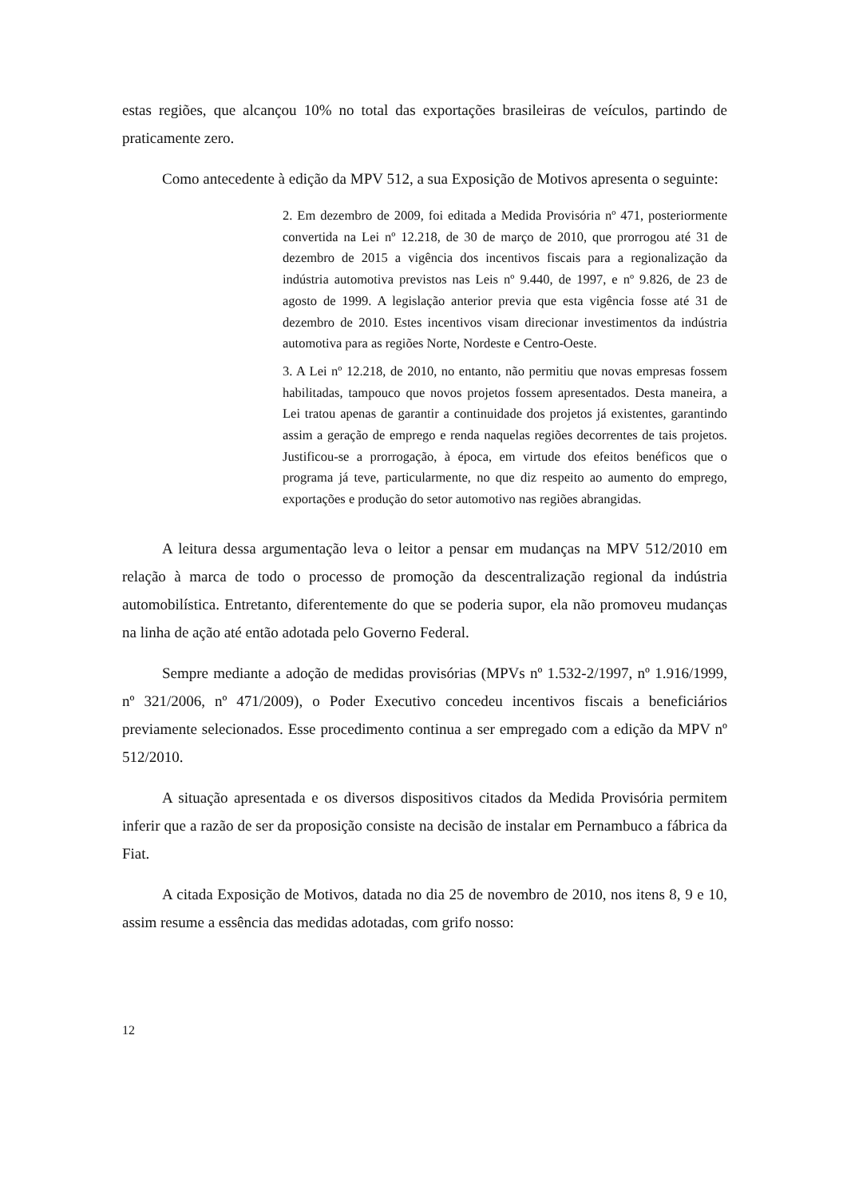estas regiões, que alcançou 10% no total das exportações brasileiras de veículos, partindo de praticamente zero.
Como antecedente à edição da MPV 512, a sua Exposição de Motivos apresenta o seguinte:
2. Em dezembro de 2009, foi editada a Medida Provisória nº 471, posteriormente convertida na Lei nº 12.218, de 30 de março de 2010, que prorrogou até 31 de dezembro de 2015 a vigência dos incentivos fiscais para a regionalização da indústria automotiva previstos nas Leis nº 9.440, de 1997, e nº 9.826, de 23 de agosto de 1999. A legislação anterior previa que esta vigência fosse até 31 de dezembro de 2010. Estes incentivos visam direcionar investimentos da indústria automotiva para as regiões Norte, Nordeste e Centro-Oeste.
3. A Lei nº 12.218, de 2010, no entanto, não permitiu que novas empresas fossem habilitadas, tampouco que novos projetos fossem apresentados. Desta maneira, a Lei tratou apenas de garantir a continuidade dos projetos já existentes, garantindo assim a geração de emprego e renda naquelas regiões decorrentes de tais projetos. Justificou-se a prorrogação, à época, em virtude dos efeitos benéficos que o programa já teve, particularmente, no que diz respeito ao aumento do emprego, exportações e produção do setor automotivo nas regiões abrangidas.
A leitura dessa argumentação leva o leitor a pensar em mudanças na MPV 512/2010 em relação à marca de todo o processo de promoção da descentralização regional da indústria automobilística. Entretanto, diferentemente do que se poderia supor, ela não promoveu mudanças na linha de ação até então adotada pelo Governo Federal.
Sempre mediante a adoção de medidas provisórias (MPVs nº 1.532-2/1997, nº 1.916/1999, nº 321/2006, nº 471/2009), o Poder Executivo concedeu incentivos fiscais a beneficiários previamente selecionados. Esse procedimento continua a ser empregado com a edição da MPV nº 512/2010.
A situação apresentada e os diversos dispositivos citados da Medida Provisória permitem inferir que a razão de ser da proposição consiste na decisão de instalar em Pernambuco a fábrica da Fiat.
A citada Exposição de Motivos, datada no dia 25 de novembro de 2010, nos itens 8, 9 e 10, assim resume a essência das medidas adotadas, com grifo nosso:
12